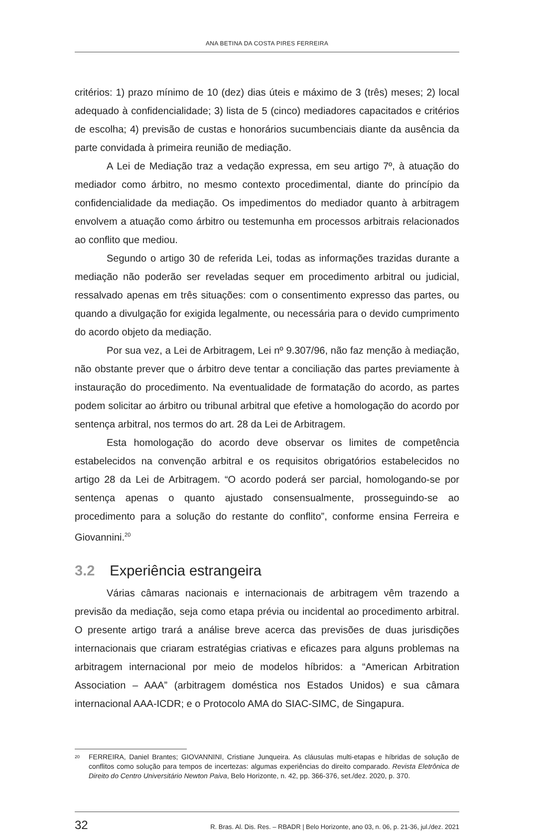ANA BETINA DA COSTA PIRES FERREIRA
critérios: 1) prazo mínimo de 10 (dez) dias úteis e máximo de 3 (três) meses; 2) local adequado à confidencialidade; 3) lista de 5 (cinco) mediadores capacitados e critérios de escolha; 4) previsão de custas e honorários sucumbenciais diante da ausência da parte convidada à primeira reunião de mediação.
A Lei de Mediação traz a vedação expressa, em seu artigo 7º, à atuação do mediador como árbitro, no mesmo contexto procedimental, diante do princípio da confidencialidade da mediação. Os impedimentos do mediador quanto à arbitragem envolvem a atuação como árbitro ou testemunha em processos arbitrais relacionados ao conflito que mediou.
Segundo o artigo 30 de referida Lei, todas as informações trazidas durante a mediação não poderão ser reveladas sequer em procedimento arbitral ou judicial, ressalvado apenas em três situações: com o consentimento expresso das partes, ou quando a divulgação for exigida legalmente, ou necessária para o devido cumprimento do acordo objeto da mediação.
Por sua vez, a Lei de Arbitragem, Lei nº 9.307/96, não faz menção à mediação, não obstante prever que o árbitro deve tentar a conciliação das partes previamente à instauração do procedimento. Na eventualidade de formatação do acordo, as partes podem solicitar ao árbitro ou tribunal arbitral que efetive a homologação do acordo por sentença arbitral, nos termos do art. 28 da Lei de Arbitragem.
Esta homologação do acordo deve observar os limites de competência estabelecidos na convenção arbitral e os requisitos obrigatórios estabelecidos no artigo 28 da Lei de Arbitragem. “O acordo poderá ser parcial, homologando-se por sentença apenas o quanto ajustado consensualmente, prosseguindo-se ao procedimento para a solução do restante do conflito”, conforme ensina Ferreira e Giovannini.<sup>20</sup>
3.2 Experiência estrangeira
Várias câmaras nacionais e internacionais de arbitragem vêm trazendo a previsão da mediação, seja como etapa prévia ou incidental ao procedimento arbitral. O presente artigo trará a análise breve acerca das previsões de duas jurisdições internacionais que criaram estratégias criativas e eficazes para alguns problemas na arbitragem internacional por meio de modelos híbridos: a “American Arbitration Association – AAA” (arbitragem doméstica nos Estados Unidos) e sua câmara internacional AAA-ICDR; e o Protocolo AMA do SIAC-SIMC, de Singapura.
<sup>20</sup>
FERREIRA, Daniel Brantes; GIOVANNINI, Cristiane Junqueira. As cláusulas multi-etapas e híbridas de solução de conflitos como solução para tempos de incertezas: algumas experiências do direito comparado. Revista Eletrônica de Direito do Centro Universitário Newton Paiva, Belo Horizonte, n. 42, pp. 366-376, set./dez. 2020, p. 370.
32 R. Bras. Al. Dis. Res. – RBADR | Belo Horizonte, ano 03, n. 06, p. 21-36, jul./dez. 2021